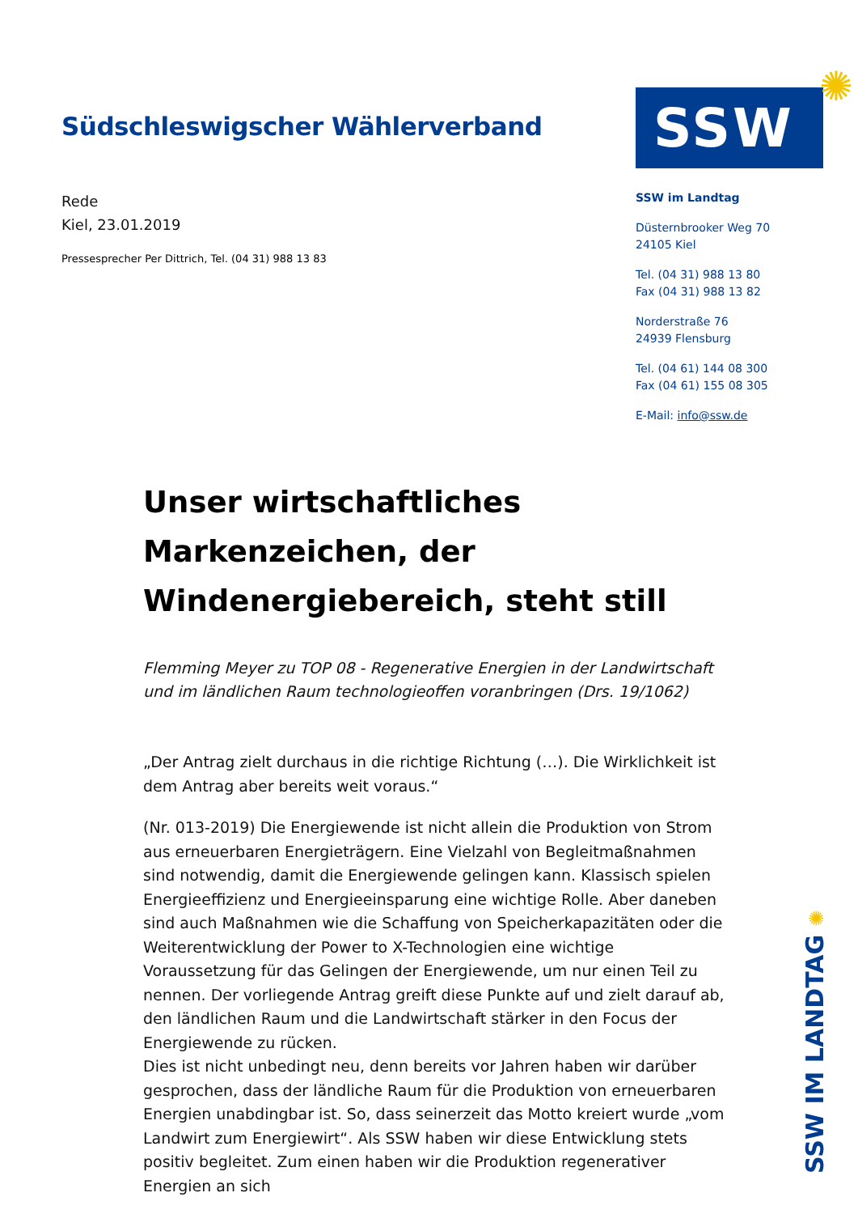Südschleswigscher Wählerverband
Rede
Kiel, 23.01.2019
Pressesprecher Per Dittrich, Tel. (04 31) 988 13 83
SSW
✺
SSW im Landtag
Düsternbrooker Weg 70
24105 Kiel
Tel. (04 31) 988 13 80
Fax (04 31) 988 13 82
Norderstraße 76
24939 Flensburg
Tel. (04 61) 144 08 300
Fax (04 61) 155 08 305
E-Mail: info@ssw.de
Unser wirtschaftliches Markenzeichen, der Windenergiebereich, steht still
Flemming Meyer zu TOP 08 - Regenerative Energien in der Landwirtschaft und im ländlichen Raum technologieoffen voranbringen (Drs. 19/1062)
„Der Antrag zielt durchaus in die richtige Richtung (…). Die Wirklichkeit ist dem Antrag aber bereits weit voraus.“
(Nr. 013-2019) Die Energiewende ist nicht allein die Produktion von Strom aus erneuerbaren Energieträgern. Eine Vielzahl von Begleitmaßnahmen sind notwendig, damit die Energiewende gelingen kann. Klassisch spielen Energieeffizienz und Energieeinsparung eine wichtige Rolle. Aber daneben sind auch Maßnahmen wie die Schaffung von Speicherkapazitäten oder die Weiterentwicklung der Power to X-Technologien eine wichtige Voraussetzung für das Gelingen der Energiewende, um nur einen Teil zu nennen. Der vorliegende Antrag greift diese Punkte auf und zielt darauf ab, den ländlichen Raum und die Landwirtschaft stärker in den Focus der Energiewende zu rücken.
Dies ist nicht unbedingt neu, denn bereits vor Jahren haben wir darüber gesprochen, dass der ländliche Raum für die Produktion von erneuerbaren Energien unabdingbar ist. So, dass seinerzeit das Motto kreiert wurde „vom Landwirt zum Energiewirt“. Als SSW haben wir diese Entwicklung stets positiv begleitet. Zum einen haben wir die Produktion regenerativer Energien an sich
SSW IM LANDTAG ✺